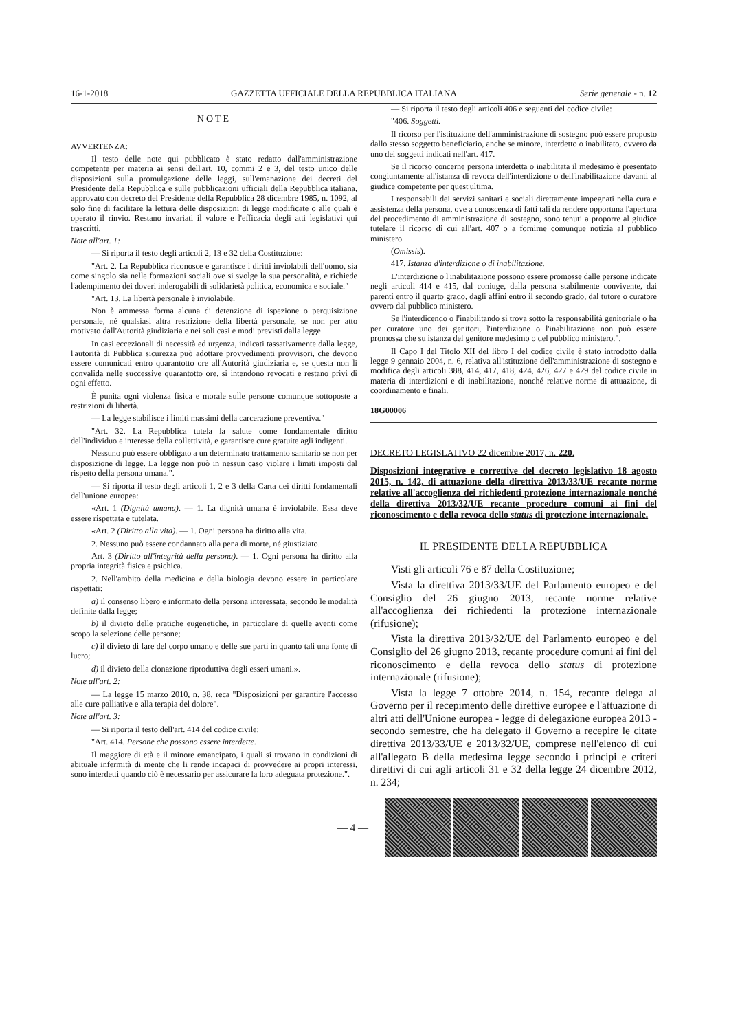16-1-2018 GAZZETTA UFFICIALE DELLA REPUBBLICA ITALIANA Serie generale - n. 12
NOTE
AVVERTENZA:
Il testo delle note qui pubblicato è stato redatto dall'amministrazione competente per materia ai sensi dell'art. 10, commi 2 e 3, del testo unico delle disposizioni sulla promulgazione delle leggi, sull'emanazione dei decreti del Presidente della Repubblica e sulle pubblicazioni ufficiali della Repubblica italiana, approvato con decreto del Presidente della Repubblica 28 dicembre 1985, n. 1092, al solo fine di facilitare la lettura delle disposizioni di legge modificate o alle quali è operato il rinvio. Restano invariati il valore e l'efficacia degli atti legislativi qui trascritti.
Note all'art. 1:
— Si riporta il testo degli articoli 2, 13 e 32 della Costituzione:
"Art. 2. La Repubblica riconosce e garantisce i diritti inviolabili dell'uomo, sia come singolo sia nelle formazioni sociali ove si svolge la sua personalità, e richiede l'adempimento dei doveri inderogabili di solidarietà politica, economica e sociale."
"Art. 13. La libertà personale è inviolabile.
Non è ammessa forma alcuna di detenzione di ispezione o perquisizione personale, né qualsiasi altra restrizione della libertà personale, se non per atto motivato dall'Autorità giudiziaria e nei soli casi e modi previsti dalla legge.
In casi eccezionali di necessità ed urgenza, indicati tassativamente dalla legge, l'autorità di Pubblica sicurezza può adottare provvedimenti provvisori, che devono essere comunicati entro quarantotto ore all'Autorità giudiziaria e, se questa non li convalida nelle successive quarantotto ore, si intendono revocati e restano privi di ogni effetto.
È punita ogni violenza fisica e morale sulle persone comunque sottoposte a restrizioni di libertà.
— La legge stabilisce i limiti massimi della carcerazione preventiva."
"Art. 32. La Repubblica tutela la salute come fondamentale diritto dell'individuo e interesse della collettività, e garantisce cure gratuite agli indigenti.
Nessuno può essere obbligato a un determinato trattamento sanitario se non per disposizione di legge. La legge non può in nessun caso violare i limiti imposti dal rispetto della persona umana.".
— Si riporta il testo degli articoli 1, 2 e 3 della Carta dei diritti fondamentali dell'unione europea:
«Art. 1 (Dignità umana). — 1. La dignità umana è inviolabile. Essa deve essere rispettata e tutelata.
«Art. 2 (Diritto alla vita). — 1. Ogni persona ha diritto alla vita.
2. Nessuno può essere condannato alla pena di morte, né giustiziato.
Art. 3 (Diritto all'integrità della persona). — 1. Ogni persona ha diritto alla propria integrità fisica e psichica.
2. Nell'ambito della medicina e della biologia devono essere in particolare rispettati:
a) il consenso libero e informato della persona interessata, secondo le modalità definite dalla legge;
b) il divieto delle pratiche eugenetiche, in particolare di quelle aventi come scopo la selezione delle persone;
c) il divieto di fare del corpo umano e delle sue parti in quanto tali una fonte di lucro;
d) il divieto della clonazione riproduttiva degli esseri umani.».
Note all'art. 2:
— La legge 15 marzo 2010, n. 38, reca "Disposizioni per garantire l'accesso alle cure palliative e alla terapia del dolore".
Note all'art. 3:
— Si riporta il testo dell'art. 414 del codice civile:
"Art. 414. Persone che possono essere interdette.
Il maggiore di età e il minore emancipato, i quali si trovano in condizioni di abituale infermità di mente che li rende incapaci di provvedere ai propri interessi, sono interdetti quando ciò è necessario per assicurare la loro adeguata protezione.".
— Si riporta il testo degli articoli 406 e seguenti del codice civile:
"406. Soggetti.
Il ricorso per l'istituzione dell'amministrazione di sostegno può essere proposto dallo stesso soggetto beneficiario, anche se minore, interdetto o inabilitato, ovvero da uno dei soggetti indicati nell'art. 417.
Se il ricorso concerne persona interdetta o inabilitata il medesimo è presentato congiuntamente all'istanza di revoca dell'interdizione o dell'inabilitazione davanti al giudice competente per quest'ultima.
I responsabili dei servizi sanitari e sociali direttamente impegnati nella cura e assistenza della persona, ove a conoscenza di fatti tali da rendere opportuna l'apertura del procedimento di amministrazione di sostegno, sono tenuti a proporre al giudice tutelare il ricorso di cui all'art. 407 o a fornirne comunque notizia al pubblico ministero.
(Omissis).
417. Istanza d'interdizione o di inabilitazione.
L'interdizione o l'inabilitazione possono essere promosse dalle persone indicate negli articoli 414 e 415, dal coniuge, dalla persona stabilmente convivente, dai parenti entro il quarto grado, dagli affini entro il secondo grado, dal tutore o curatore ovvero dal pubblico ministero.
Se l'interdicendo o l'inabilitando si trova sotto la responsabilità genitoriale o ha per curatore uno dei genitori, l'interdizione o l'inabilitazione non può essere promossa che su istanza del genitore medesimo o del pubblico ministero.".
Il Capo I del Titolo XII del libro I del codice civile è stato introdotto dalla legge 9 gennaio 2004, n. 6, relativa all'istituzione dell'amministrazione di sostegno e modifica degli articoli 388, 414, 417, 418, 424, 426, 427 e 429 del codice civile in materia di interdizioni e di inabilitazione, nonché relative norme di attuazione, di coordinamento e finali.
18G00006
DECRETO LEGISLATIVO 22 dicembre 2017, n. 220.
Disposizioni integrative e correttive del decreto legislativo 18 agosto 2015, n. 142, di attuazione della direttiva 2013/33/UE recante norme relative all'accoglienza dei richiedenti protezione internazionale nonché della direttiva 2013/32/UE recante procedure comuni ai fini del riconoscimento e della revoca dello status di protezione internazionale.
IL PRESIDENTE DELLA REPUBBLICA
Visti gli articoli 76 e 87 della Costituzione;
Vista la direttiva 2013/33/UE del Parlamento europeo e del Consiglio del 26 giugno 2013, recante norme relative all'accoglienza dei richiedenti la protezione internazionale (rifusione);
Vista la direttiva 2013/32/UE del Parlamento europeo e del Consiglio del 26 giugno 2013, recante procedure comuni ai fini del riconoscimento e della revoca dello status di protezione internazionale (rifusione);
Vista la legge 7 ottobre 2014, n. 154, recante delega al Governo per il recepimento delle direttive europee e l'attuazione di altri atti dell'Unione europea - legge di delegazione europea 2013 - secondo semestre, che ha delegato il Governo a recepire le citate direttiva 2013/33/UE e 2013/32/UE, comprese nell'elenco di cui all'allegato B della medesima legge secondo i principi e criteri direttivi di cui agli articoli 31 e 32 della legge 24 dicembre 2012, n. 234;
— 4 —